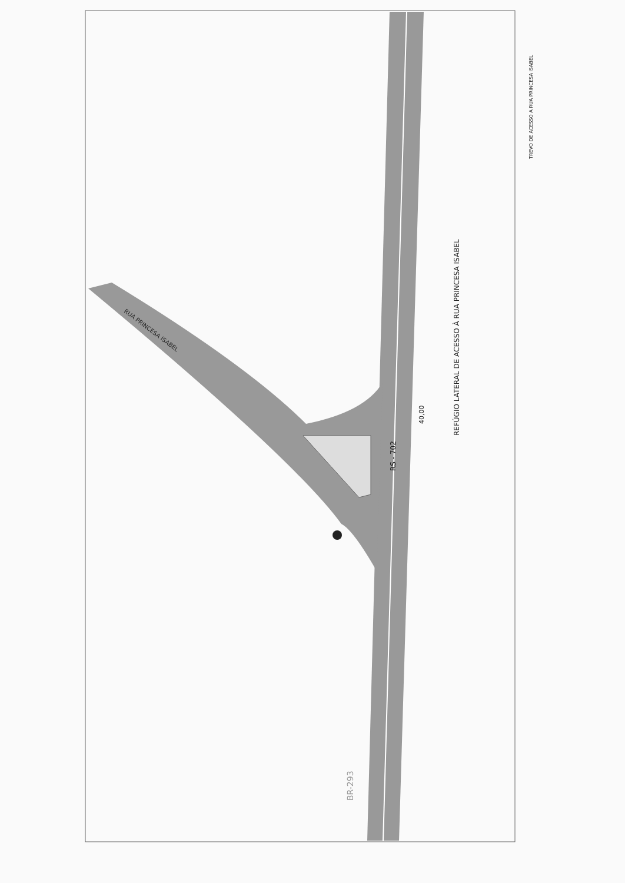RS - 702
REFÚGIO LATERAL DE ACESSO À RUA PRINCESA ISABEL
40,00
RUA PRINCESA ISABEL
TREVO DE ACESSO A RUA PRINCESA ISABEL
BR-293